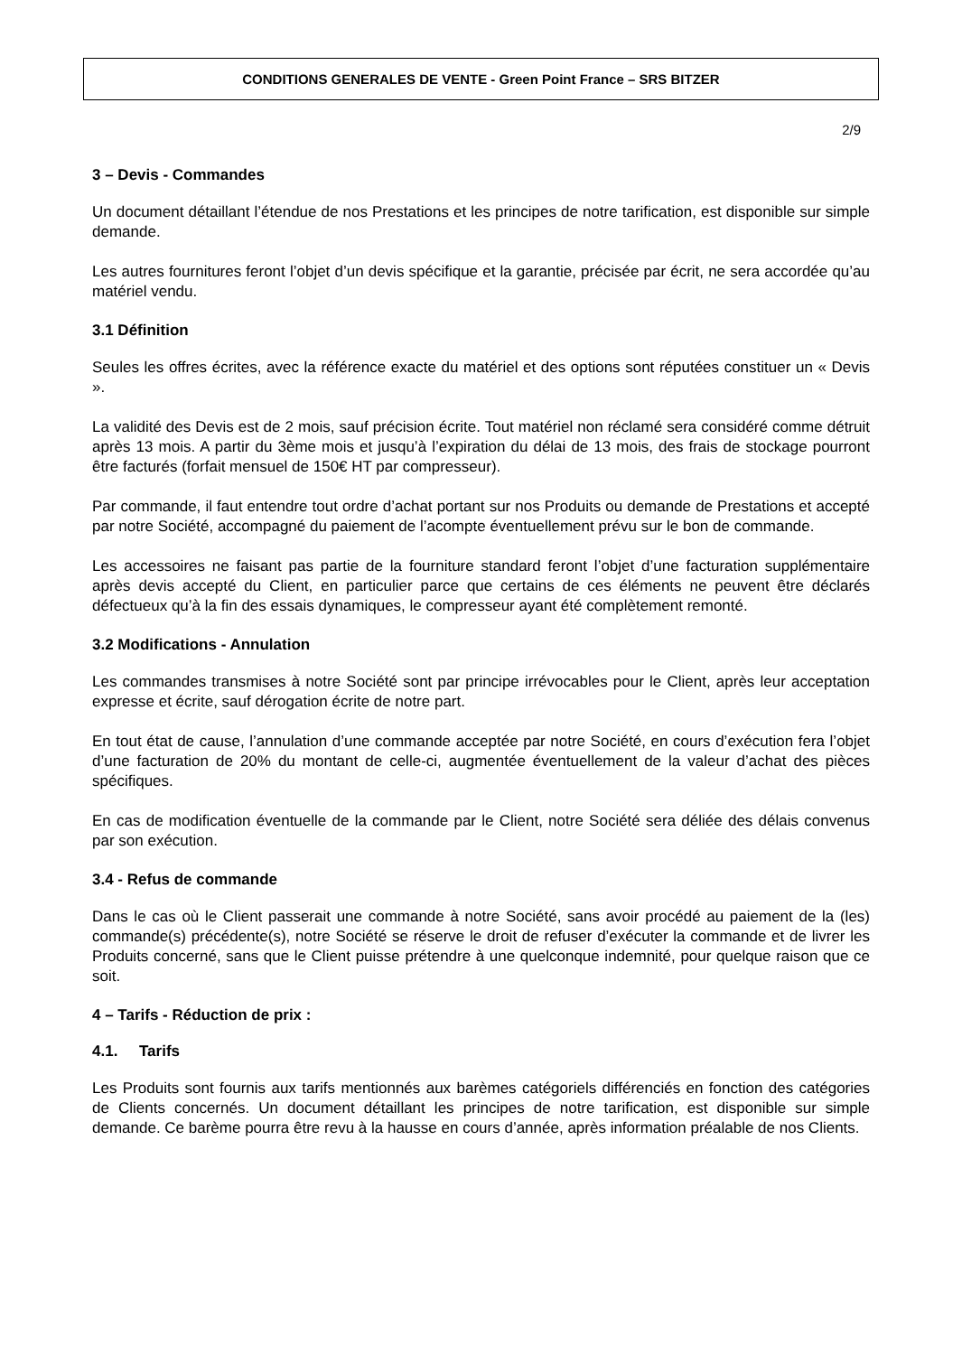CONDITIONS GENERALES DE VENTE - Green Point France – SRS BITZER
2/9
3 – Devis - Commandes
Un document détaillant l’étendue de nos Prestations et les principes de notre tarification, est disponible sur simple demande.
Les autres fournitures feront l’objet d’un devis spécifique et la garantie, précisée par écrit, ne sera accordée qu’au matériel vendu.
3.1 Définition
Seules les offres écrites, avec la référence exacte du matériel et des options sont réputées constituer un « Devis ».
La validité des Devis est de 2 mois, sauf précision écrite. Tout matériel non réclamé sera considéré comme détruit après 13 mois. A partir du 3ème mois et jusqu’à l’expiration du délai de 13 mois, des frais de stockage pourront être facturés (forfait mensuel de 150€ HT par compresseur).
Par commande, il faut entendre tout ordre d’achat portant sur nos Produits ou demande de Prestations et accepté par notre Société, accompagné du paiement de l’acompte éventuellement prévu sur le bon de commande.
Les accessoires ne faisant pas partie de la fourniture standard feront l’objet d’une facturation supplémentaire après devis accepté du Client, en particulier parce que certains de ces éléments ne peuvent être déclarés défectueux qu’à la fin des essais dynamiques, le compresseur ayant été complètement remonté.
3.2 Modifications - Annulation
Les commandes transmises à notre Société sont par principe irrévocables pour le Client, après leur acceptation expresse et écrite, sauf dérogation écrite de notre part.
En tout état de cause, l’annulation d’une commande acceptée par notre Société, en cours d’exécution fera l’objet d’une facturation de 20% du montant de celle-ci, augmentée éventuellement de la valeur d’achat des pièces spécifiques.
En cas de modification éventuelle de la commande par le Client, notre Société sera déliée des délais convenus par son exécution.
3.4 - Refus de commande
Dans le cas où le Client passerait une commande à notre Société, sans avoir procédé au paiement de la (les) commande(s) précédente(s), notre Société se réserve le droit de refuser d’exécuter la commande et de livrer les Produits concerné, sans que le Client puisse prétendre à une quelconque indemnité, pour quelque raison que ce soit.
4 – Tarifs - Réduction de prix :
4.1. Tarifs
Les Produits sont fournis aux tarifs mentionnés aux barèmes catégoriels différenciés en fonction des catégories de Clients concernés. Un document détaillant les principes de notre tarification, est disponible sur simple demande. Ce barème pourra être revu à la hausse en cours d’année, après information préalable de nos Clients.